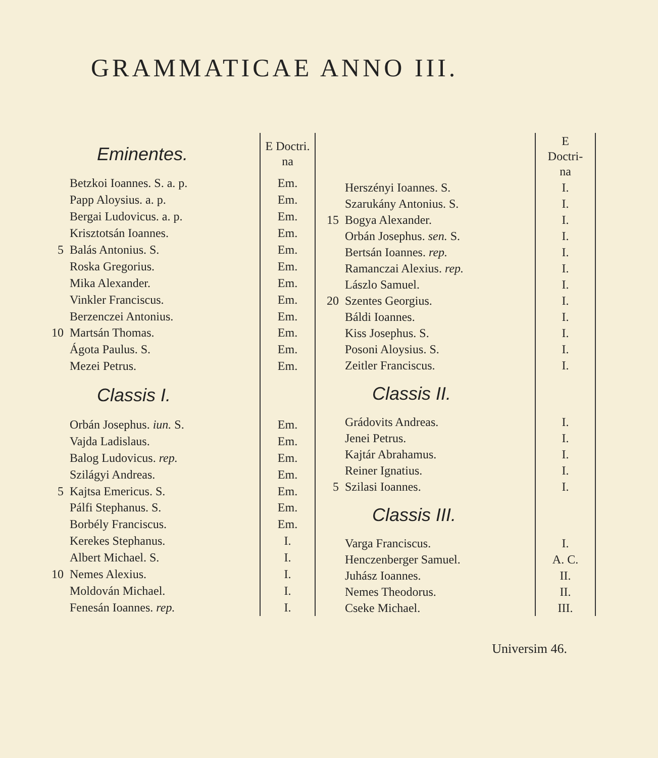GRAMMATICAE ANNO III.
| | Eminentes. | E Doctri. na |
| --- | --- | --- |
| | Betzkoi Ioannes. S. a. p. | Em. |
| | Papp Aloysius. a. p. | Em. |
| | Bergai Ludovicus. a. p. | Em. |
| | Krisztotsán Ioannes. | Em. |
| 5 | Balás Antonius. S. | Em. |
| | Roska Gregorius. | Em. |
| | Mika Alexander. | Em. |
| | Vinkler Franciscus. | Em. |
| | Berzenczei Antonius. | Em. |
| 10 | Martsán Thomas. | Em. |
| | Ágota Paulus. S. | Em. |
| | Mezei Petrus. | Em. |
| | Classis I. | |
| | Orbán Josephus. iun. S. | Em. |
| | Vajda Ladislaus. | Em. |
| | Balog Ludovicus. rep. | Em. |
| | Szilágyi Andreas. | Em. |
| 5 | Kajtsa Emericus. S. | Em. |
| | Pálfi Stephanus. S. | Em. |
| | Borbély Franciscus. | Em. |
| | Kerekes Stephanus. | I. |
| | Albert Michael. S. | I. |
| 10 | Nemes Alexius. | I. |
| | Moldován Michael. | I. |
| | Fenesán Ioannes. rep. | I. |
| | | E Doctri- na |
| --- | --- | --- |
| | Herszényi Ioannes. S. | I. |
| | Szarukány Antonius. S. | I. |
| 15 | Bogya Alexander. | I. |
| | Orbán Josephus. sen. S. | I. |
| | Bertsán Ioannes. rep. | I. |
| | Ramanczai Alexius. rep. | I. |
| | Lászlo Samuel. | I. |
| 20 | Szentes Georgius. | I. |
| | Báldi Ioannes. | I. |
| | Kiss Josephus. S. | I. |
| | Posoni Aloysius. S. | I. |
| | Zeitler Franciscus. | I. |
| | Classis II. | |
| | Grádovits Andreas. | I. |
| | Jenei Petrus. | I. |
| | Kajtár Abrahamus. | I. |
| | Reiner Ignatius. | I. |
| 5 | Szilasi Ioannes. | I. |
| | Classis III. | |
| | Varga Franciscus. | I. |
| | Henczenberger Samuel. | A. C. |
| | Juhász Ioannes. | II. |
| | Nemes Theodorus. | II. |
| | Cseke Michael. | III. |
Universim 46.